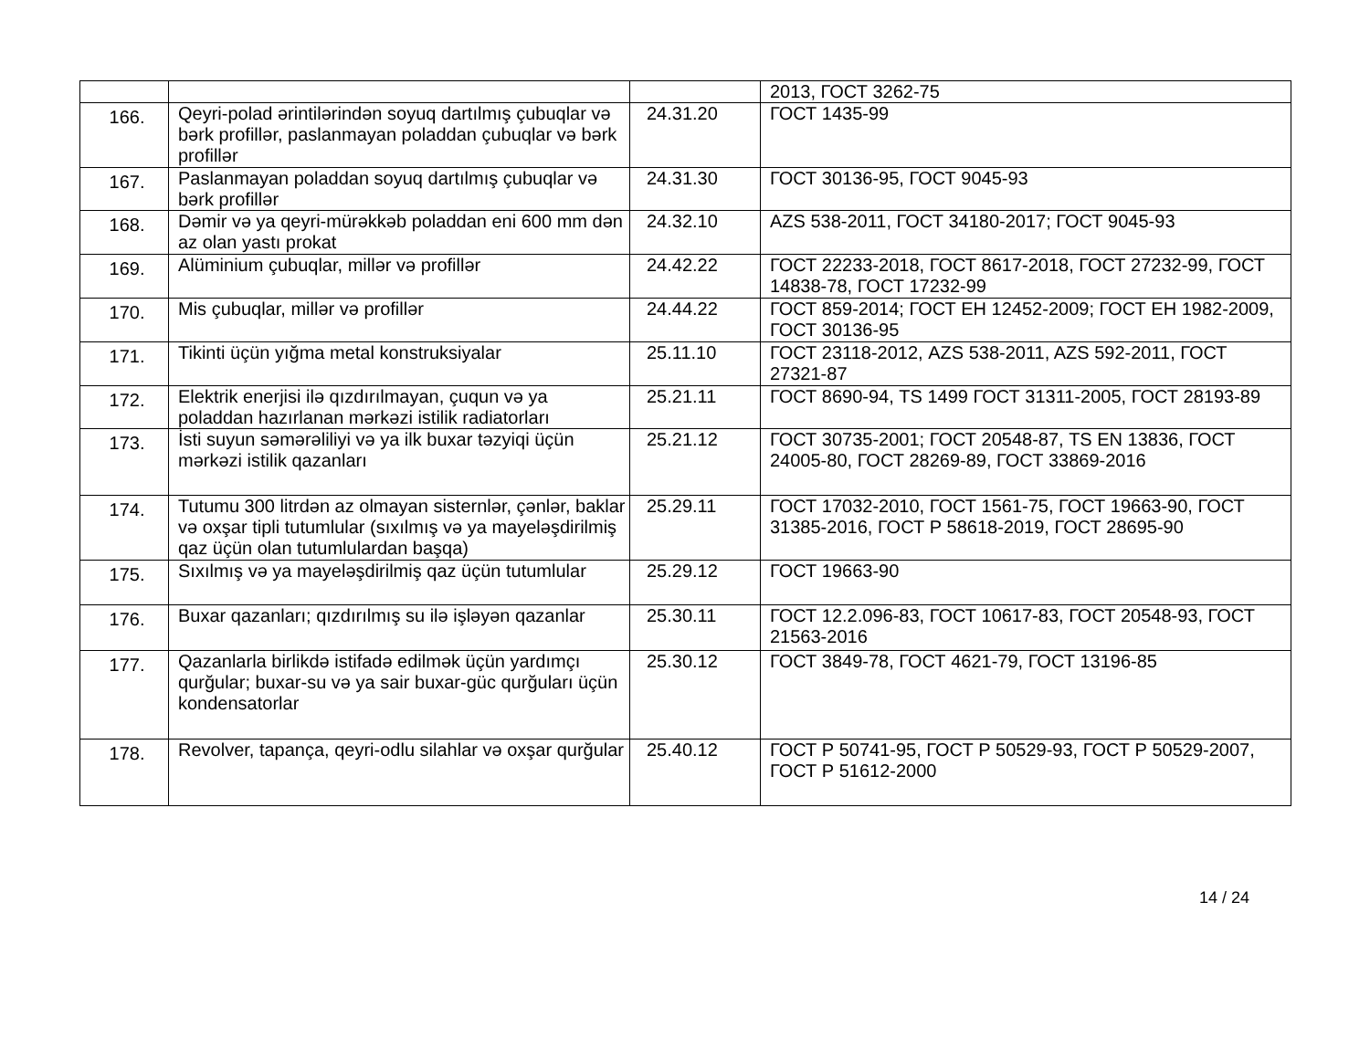| | | | 2013, ГОСТ 3262-75 |
| 166. | Qeyri-polad ərintilərindən soyuq dartılmış çubuqlar və bərk profillər, paslanmayan poladdan çubuqlar və bərk profillər | 24.31.20 | ГОСТ 1435-99 |
| 167. | Paslanmayan poladdan soyuq dartılmış çubuqlar və bərk profillər | 24.31.30 | ГОСТ 30136-95, ГОСТ 9045-93 |
| 168. | Dəmir və ya qeyri-mürəkkəb poladdan eni 600 mm dən az olan yastı prokat | 24.32.10 | AZS 538-2011, ГОСТ 34180-2017; ГОСТ 9045-93 |
| 169. | Alüminium çubuqlar, millər və profillər | 24.42.22 | ГОСТ 22233-2018, ГОСТ 8617-2018, ГОСТ 27232-99, ГОСТ 14838-78, ГОСТ 17232-99 |
| 170. | Mis çubuqlar, millər və profillər | 24.44.22 | ГОСТ 859-2014; ГОСТ ЕН 12452-2009; ГОСТ ЕН 1982-2009, ГОСТ 30136-95 |
| 171. | Tikinti üçün yığma metal konstruksiyalar | 25.11.10 | ГОСТ 23118-2012, AZS 538-2011, AZS 592-2011, ГОСТ 27321-87 |
| 172. | Elektrik enerjisi ilə qızdırılmayan, çuqun və ya poladdan hazırlanan mərkəzi istilik radiatorları | 25.21.11 | ГОСТ 8690-94, TS 1499 ГОСТ 31311-2005, ГОСТ 28193-89 |
| 173. | İsti suyun səmərəliliyi və ya ilk buxar təzyiqi üçün mərkəzi istilik qazanları | 25.21.12 | ГОСТ 30735-2001; ГОСТ 20548-87, TS EN 13836, ГОСТ 24005-80, ГОСТ 28269-89, ГОСТ 33869-2016 |
| 174. | Tutumu 300 litrdən az olmayan sisternlər, çənlər, baklar və oxşar tipli tutumlular (sıxılmış və ya mayeləşdirilmiş qaz üçün olan tutumlulardan başqa) | 25.29.11 | ГОСТ 17032-2010, ГОСТ 1561-75, ГОСТ 19663-90, ГОСТ 31385-2016, ГОСТ Р 58618-2019, ГОСТ 28695-90 |
| 175. | Sıxılmış və ya mayeləşdirilmiş qaz üçün tutumlular | 25.29.12 | ГОСТ 19663-90 |
| 176. | Buxar qazanları; qızdırılmış su ilə işləyən qazanlar | 25.30.11 | ГОСТ 12.2.096-83, ГОСТ 10617-83, ГОСТ 20548-93, ГОСТ 21563-2016 |
| 177. | Qazanlarla birlikdə istifadə edilmək üçün yardımçı qurğular; buxar-su və ya sair buxar-güc qurğuları üçün kondensatorlar | 25.30.12 | ГОСТ 3849-78, ГОСТ 4621-79, ГОСТ 13196-85 |
| 178. | Revolver, tapança, qeyri-odlu silahlar və oxşar qurğular | 25.40.12 | ГОСТ Р 50741-95, ГОСТ Р 50529-93, ГОСТ Р 50529-2007, ГОСТ Р 51612-2000 |
14 / 24